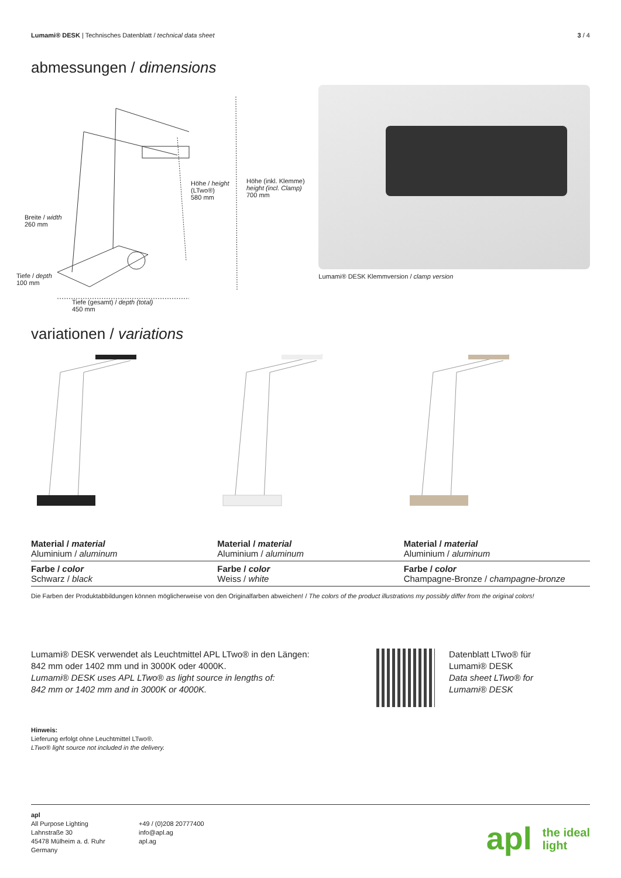Lumami® DESK | Technisches Datenblatt / technical data sheet
3 / 4
abmessungen / dimensions
Höhe / height
(LTwo®)
580 mm
Höhe (inkl. Klemme)
height (incl. Clamp)
700 mm
Breite / width
260 mm
Tiefe / depth
100 mm
Tiefe (gesamt) / depth (total)
450 mm
Lumami® DESK Klemmversion / clamp version
variationen / variations
| Material / material Aluminium / aluminum | Material / material Aluminium / aluminum | Material / material Aluminium / aluminum |
| Farbe / color Schwarz / black | Farbe / color Weiss / white | Farbe / color Champagne-Bronze / champagne-bronze |
Die Farben der Produktabbildungen können möglicherweise von den Originalfarben abweichen! / The colors of the product illustrations my possibly differ from the original colors!
Lumami® DESK verwendet als Leuchtmittel APL LTwo® in den Längen:
842 mm oder 1402 mm und in 3000K oder 4000K.
Lumami® DESK uses APL LTwo® as light source in lengths of:
842 mm or 1402 mm and in 3000K or 4000K.
Datenblatt LTwo® für
Lumami® DESK
Data sheet LTwo® for
Lumami® DESK
Hinweis:
Lieferung erfolgt ohne Leuchtmittel LTwo®.
LTwo® light source not included in the delivery.
apl
All Purpose Lighting
Lahnstraße 30
45478 Mülheim a. d. Ruhr
Germany
+49 / (0)208 20777400
info@apl.ag
apl.ag
apl the ideal
light